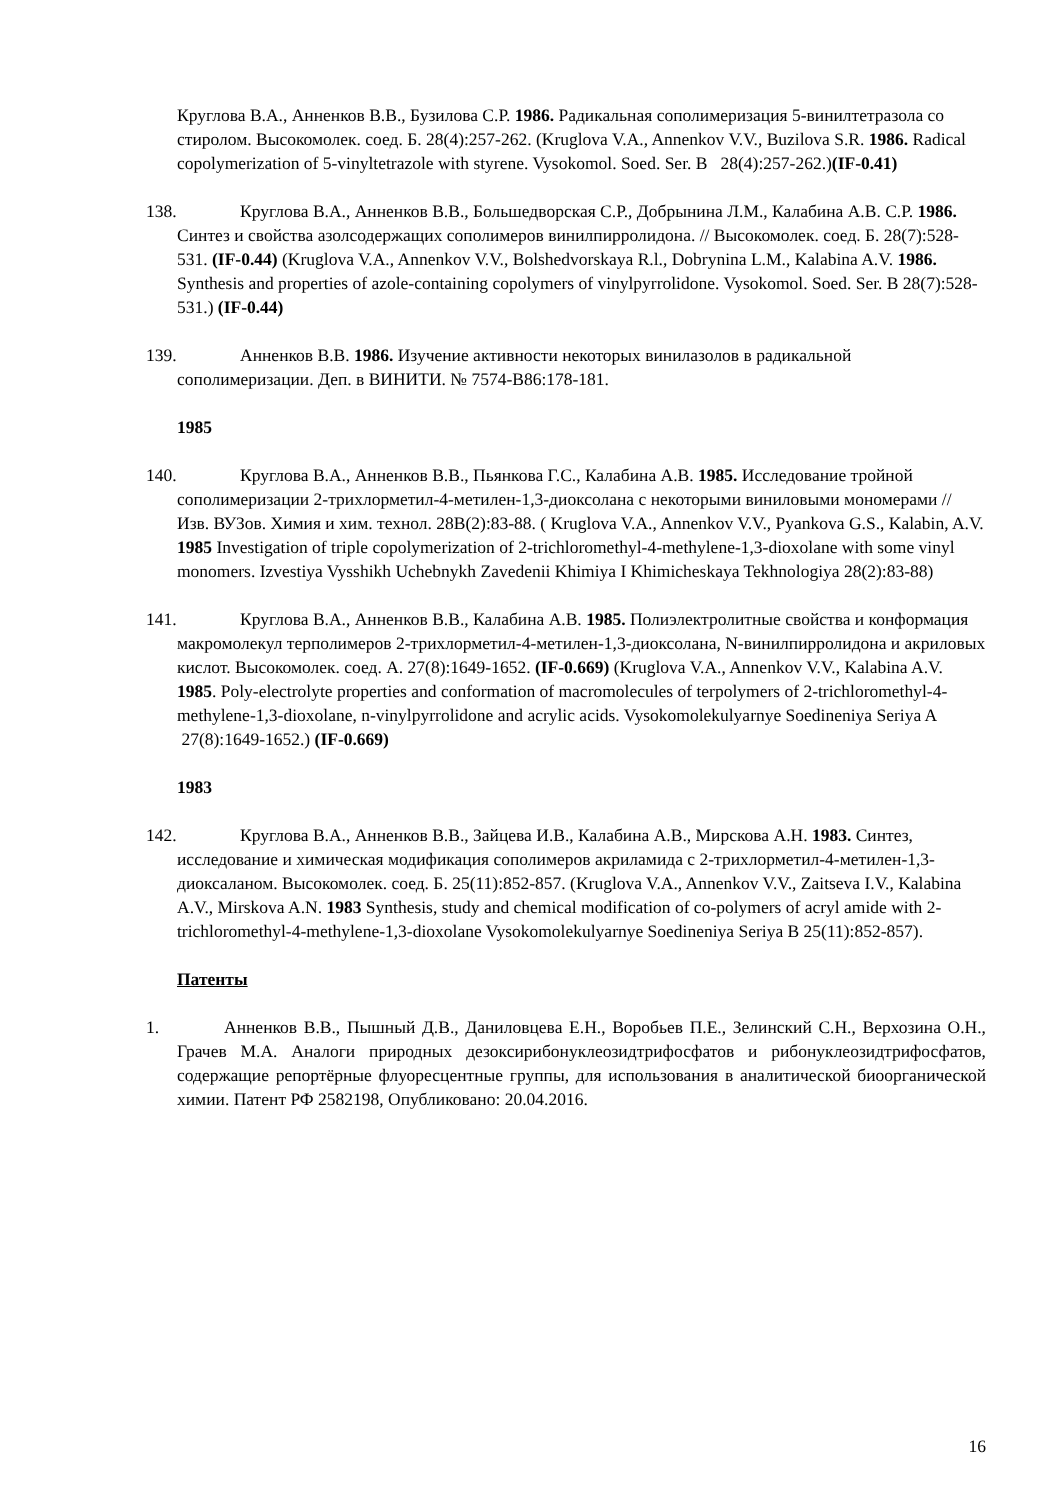Круглова В.А., Анненков В.В., Бузилова С.Р. 1986. Радикальная сополимеризация 5-винилтетразола со стиролом. Высокомолек. соед. Б. 28(4):257-262. (Kruglova V.A., Annenkov V.V., Buzilova S.R. 1986. Radical copolymerization of 5-vinyltetrazole with styrene. Vysokomol. Soed. Ser. B 28(4):257-262.)(IF-0.41)
138. Круглова В.А., Анненков В.В., Большедворская С.Р., Добрынина Л.М., Калабина А.В. С.Р. 1986. Синтез и свойства азолсодержащих сополимеров винилпирролидона. // Высокомолек. соед. Б. 28(7):528-531. (IF-0.44) (Kruglova V.A., Annenkov V.V., Bolshedvorskaya R.l., Dobrynina L.M., Kalabina A.V. 1986. Synthesis and properties of azole-containing copolymers of vinylpyrrolidone. Vysokomol. Soed. Ser. B 28(7):528-531.) (IF-0.44)
139. Анненков В.В. 1986. Изучение активности некоторых винилазолов в радикальной сополимеризации. Деп. в ВИНИТИ. № 7574-В86:178-181.
1985
140. Круглова В.А., Анненков В.В., Пьянкова Г.С., Калабина А.В. 1985. Исследование тройной сополимеризации 2-трихлорметил-4-метилен-1,3-диоксолана с некоторыми виниловыми мономерами // Изв. ВУЗов. Химия и хим. технол. 28В(2):83-88. ( Kruglova V.A., Annenkov V.V., Pyankova G.S., Kalabin, A.V. 1985 Investigation of triple copolymerization of 2-trichloromethyl-4-methylene-1,3-dioxolane with some vinyl monomers. Izvestiya Vysshikh Uchebnykh Zavedenii Khimiya I Khimicheskaya Tekhnologiya 28(2):83-88)
141. Круглова В.А., Анненков В.В., Калабина А.В. 1985. Полиэлектролитные свойства и конформация макромолекул терполимеров 2-трихлорметил-4-метилен-1,3-диоксолана, N-винилпирролидона и акриловых кислот. Высокомолек. соед. А. 27(8):1649-1652. (IF-0.669) (Kruglova V.A., Annenkov V.V., Kalabina A.V. 1985. Poly-electrolyte properties and conformation of macromolecules of terpolymers of 2-trichloromethyl-4-methylene-1,3-dioxolane, n-vinylpyrrolidone and acrylic acids. Vysokomolekulyarnye Soedineniya Seriya A 27(8):1649-1652.) (IF-0.669)
1983
142. Круглова В.А., Анненков В.В., Зайцева И.В., Калабина А.В., Мирскова А.Н. 1983. Синтез, исследование и химическая модификация сополимеров акриламида с 2-трихлорметил-4-метилен-1,3-диоксаланом. Высокомолек. соед. Б. 25(11):852-857. (Kruglova V.A., Annenkov V.V., Zaitseva I.V., Kalabina A.V., Mirskova A.N. 1983 Synthesis, study and chemical modification of co-polymers of acryl amide with 2-trichloromethyl-4-methylene-1,3-dioxolane Vysokomolekulyarnye Soedineniya Seriya B 25(11):852-857).
Патенты
1. Анненков В.В., Пышный Д.В., Даниловцева Е.Н., Воробьев П.Е., Зелинский С.Н., Верхозина О.Н., Грачев М.А. Аналоги природных дезоксирибонуклеозидтрифосфатов и рибонуклеозидтрифосфатов, содержащие репортёрные флуоресцентные группы, для использования в аналитической биоорганической химии. Патент РФ 2582198, Опубликовано: 20.04.2016.
16